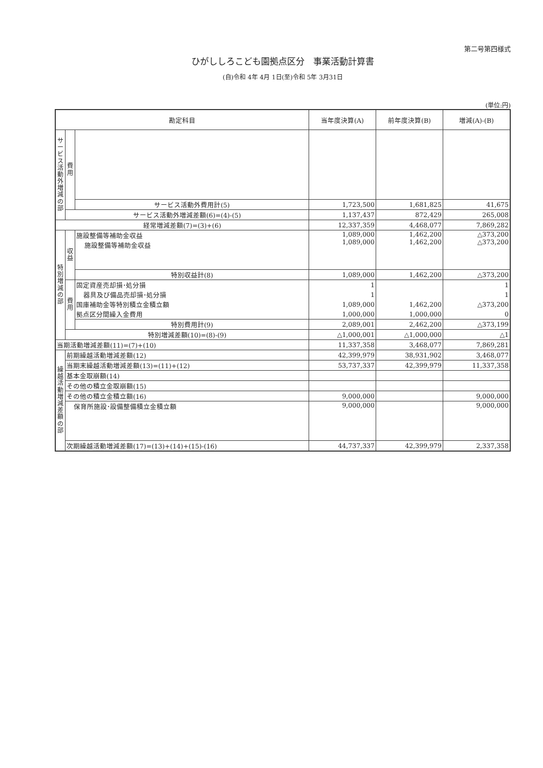第二号第四様式
ひがししろこども園拠点区分　事業活動計算書
(自)令和 4年 4月 1日(至)令和 5年 3月31日
(単位:円)
| 勘定科目 | | | 当年度決算(A) | 前年度決算(B) | 増減(A)-(B) |
| --- | --- | --- | --- | --- | --- |
| サービス活動外増減の部 | 費用 | | | | |
| | | サービス活動外費用計(5) | 1,723,500 | 1,681,825 | 41,675 |
| | サービス活動外増減差額(6)=(4)-(5) | | 1,137,437 | 872,429 | 265,008 |
| 経常増減差額(7)=(3)+(6) | | | 12,337,359 | 4,468,077 | 7,869,282 |
| 特別増減の部 | 収益 | 施設整備等補助金収益 施設整備等補助金収益 | 1,089,000 1,089,000 | 1,462,200 1,462,200 | △373,200 △373,200 |
| | | 特別収益計(8) | 1,089,000 | 1,462,200 | △373,200 |
| | 費用 | 固定資産売却損･処分損 | 1 | | 1 |
| | | 器具及び備品売却損･処分損 | 1 | | 1 |
| | | 国庫補助金等特別積立金積立額 | 1,089,000 | 1,462,200 | △373,200 |
| | | 拠点区分間繰入金費用 | 1,000,000 | 1,000,000 | 0 |
| | | 特別費用計(9) | 2,089,001 | 2,462,200 | △373,199 |
| | 特別増減差額(10)=(8)-(9) | | △1,000,001 | △1,000,000 | △1 |
| 当期活動増減差額(11)=(7)+(10) | | | 11,337,358 | 3,468,077 | 7,869,281 |
| 繰越活動増減差額の部 | 前期繰越活動増減差額(12) | | 42,399,979 | 38,931,902 | 3,468,077 |
| | 当期末繰越活動増減差額(13)=(11)+(12) | | 53,737,337 | 42,399,979 | 11,337,358 |
| | 基本金取崩額(14) | | | | |
| | その他の積立金取崩額(15) | | | | |
| | その他の積立金積立額(16) | | 9,000,000 | | 9,000,000 |
| | 保育所施設･設備整備積立金積立額 | | 9,000,000 | | 9,000,000 |
| | 次期繰越活動増減差額(17)=(13)+(14)+(15)-(16) | | 44,737,337 | 42,399,979 | 2,337,358 |